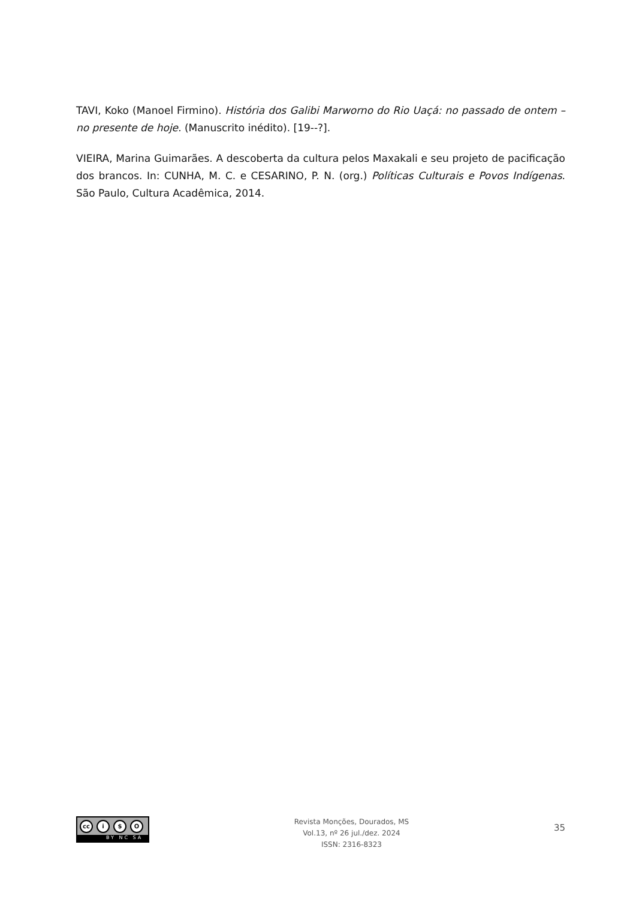TAVI, Koko (Manoel Firmino). História dos Galibi Marworno do Rio Uaçá: no passado de ontem – no presente de hoje. (Manuscrito inédito). [19--?].
VIEIRA, Marina Guimarães. A descoberta da cultura pelos Maxakali e seu projeto de pacificação dos brancos. In: CUNHA, M. C. e CESARINO, P. N. (org.) Políticas Culturais e Povos Indígenas. São Paulo, Cultura Acadêmica, 2014.
cc i $ O
BY NC SA
Revista Monções, Dourados, MS
Vol.13, nº 26 jul./dez. 2024
ISSN: 2316-8323
35